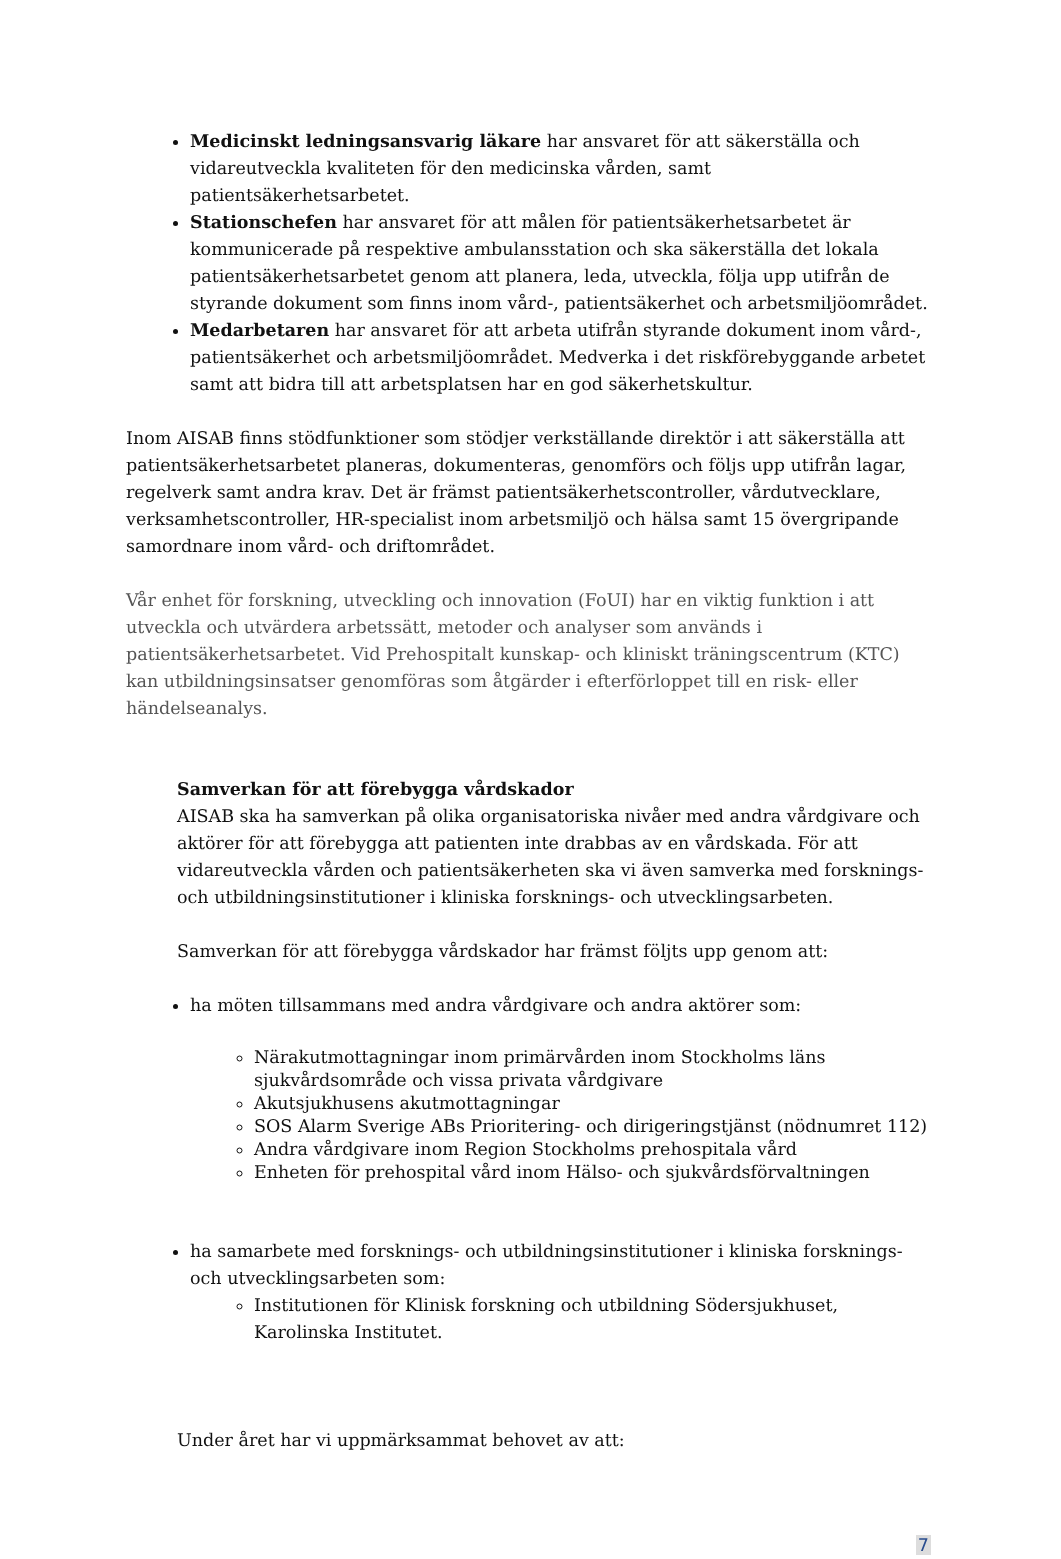Medicinskt ledningsansvarig läkare har ansvaret för att säkerställa och vidareutveckla kvaliteten för den medicinska vården, samt patientsäkerhetsarbetet.
Stationschefen har ansvaret för att målen för patientsäkerhetsarbetet är kommunicerade på respektive ambulansstation och ska säkerställa det lokala patientsäkerhetsarbetet genom att planera, leda, utveckla, följa upp utifrån de styrande dokument som finns inom vård-, patientsäkerhet och arbetsmiljöområdet.
Medarbetaren har ansvaret för att arbeta utifrån styrande dokument inom vård-, patientsäkerhet och arbetsmiljöområdet. Medverka i det riskförebyggande arbetet samt att bidra till att arbetsplatsen har en god säkerhetskultur.
Inom AISAB finns stödfunktioner som stödjer verkställande direktör i att säkerställa att patientsäkerhetsarbetet planeras, dokumenteras, genomförs och följs upp utifrån lagar, regelverk samt andra krav. Det är främst patientsäkerhetscontroller, vårdutvecklare, verksamhetscontroller, HR-specialist inom arbetsmiljö och hälsa samt 15 övergripande samordnare inom vård- och driftområdet.
Vår enhet för forskning, utveckling och innovation (FoUI) har en viktig funktion i att utveckla och utvärdera arbetssätt, metoder och analyser som används i patientsäkerhetsarbetet. Vid Prehospitalt kunskap- och kliniskt träningscentrum (KTC) kan utbildningsinsatser genomföras som åtgärder i efterförloppet till en risk- eller händelseanalys.
Samverkan för att förebygga vårdskador
AISAB ska ha samverkan på olika organisatoriska nivåer med andra vårdgivare och aktörer för att förebygga att patienten inte drabbas av en vårdskada. För att vidareutveckla vården och patientsäkerheten ska vi även samverka med forsknings- och utbildningsinstitutioner i kliniska forsknings- och utvecklingsarbeten.
Samverkan för att förebygga vårdskador har främst följts upp genom att:
ha möten tillsammans med andra vårdgivare och andra aktörer som:
Närakutmottagningar inom primärvården inom Stockholms läns sjukvårdsområde och vissa privata vårdgivare
Akutsjukhusens akutmottagningar
SOS Alarm Sverige ABs Prioritering- och dirigeringstjänst (nödnumret 112)
Andra vårdgivare inom Region Stockholms prehospitala vård
Enheten för prehospital vård inom Hälso- och sjukvårdsförvaltningen
ha samarbete med forsknings- och utbildningsinstitutioner i kliniska forsknings- och utvecklingsarbeten som:
Institutionen för Klinisk forskning och utbildning Södersjukhuset, Karolinska Institutet.
Under året har vi uppmärksammat behovet av att:
7